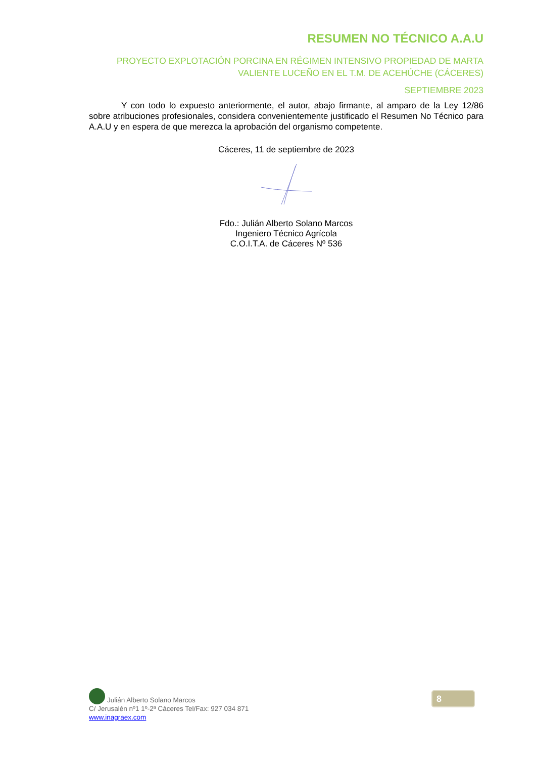RESUMEN NO TÉCNICO A.A.U
PROYECTO EXPLOTACIÓN PORCINA EN RÉGIMEN INTENSIVO PROPIEDAD DE MARTA VALIENTE LUCEÑO EN EL T.M. DE ACEHÚCHE (CÁCERES)
SEPTIEMBRE 2023
Y con todo lo expuesto anteriormente, el autor, abajo firmante, al amparo de la Ley 12/86 sobre atribuciones profesionales, considera convenientemente justificado el Resumen No Técnico para A.A.U y en espera de que merezca la aprobación del organismo competente.
Cáceres, 11 de septiembre de 2023
Fdo.: Julián Alberto Solano Marcos
Ingeniero Técnico Agrícola
C.O.I.T.A. de Cáceres Nº 536
Julián Alberto Solano Marcos
C/ Jerusalén nº1 1º-2ª Cáceres Tel/Fax: 927 034 871
www.inagraex.com
8